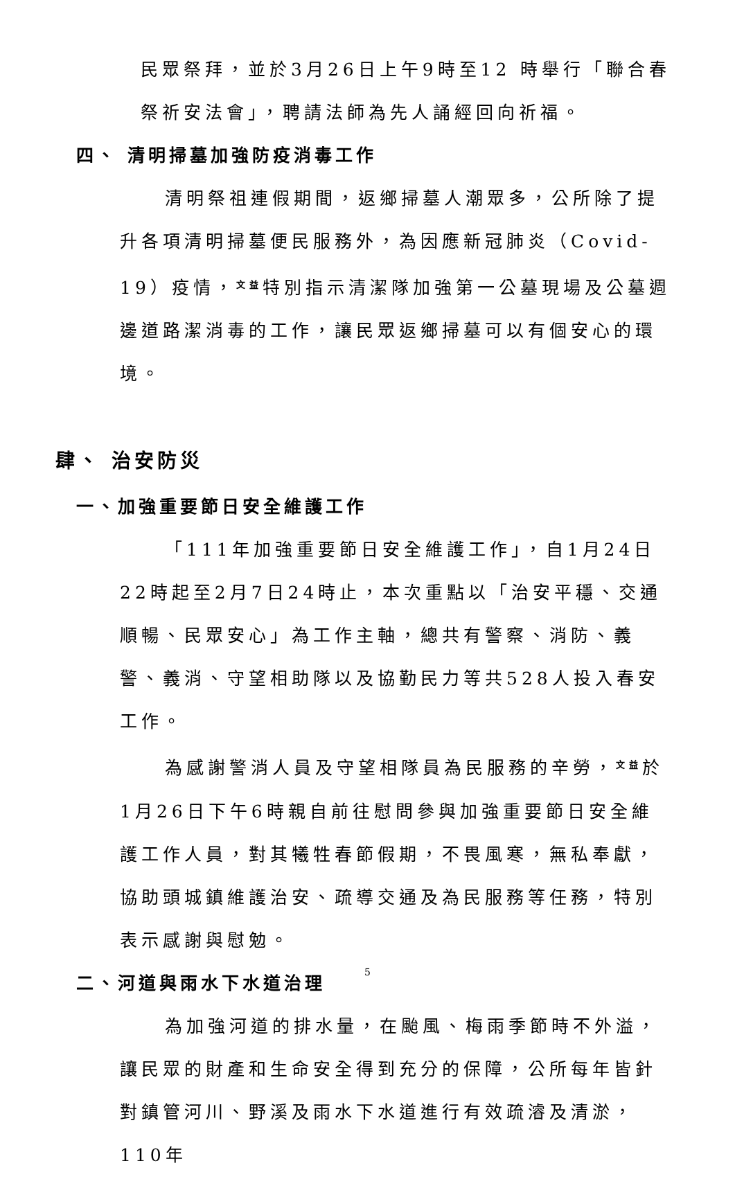民眾祭拜，並於3月26日上午9時至12 時舉行「聯合春祭祈安法會」，聘請法師為先人誦經回向祈福。
四、 清明掃墓加強防疫消毒工作
清明祭祖連假期間，返鄉掃墓人潮眾多，公所除了提升各項清明掃墓便民服務外，為因應新冠肺炎（Covid-19）疫情，<sup>文益</sup>特別指示清潔隊加強第一公墓現場及公墓週邊道路潔消毒的工作，讓民眾返鄉掃墓可以有個安心的環境。
肆、 治安防災
一、加強重要節日安全維護工作
「111年加強重要節日安全維護工作」，自1月24日22時起至2月7日24時止，本次重點以「治安平穩、交通順暢、民眾安心」為工作主軸，總共有警察、消防、義警、義消、守望相助隊以及協勤民力等共528人投入春安工作。
為感謝警消人員及守望相隊員為民服務的辛勞，<sup>文益</sup>於1月26日下午6時親自前往慰問參與加強重要節日安全維護工作人員，對其犧牲春節假期，不畏風寒，無私奉獻，協助頭城鎮維護治安、疏導交通及為民服務等任務，特別表示感謝與慰勉。
二、河道與雨水下水道治理
為加強河道的排水量，在颱風、梅雨季節時不外溢，讓民眾的財產和生命安全得到充分的保障，公所每年皆針對鎮管河川、野溪及雨水下水道進行有效疏濬及清淤，110年
5